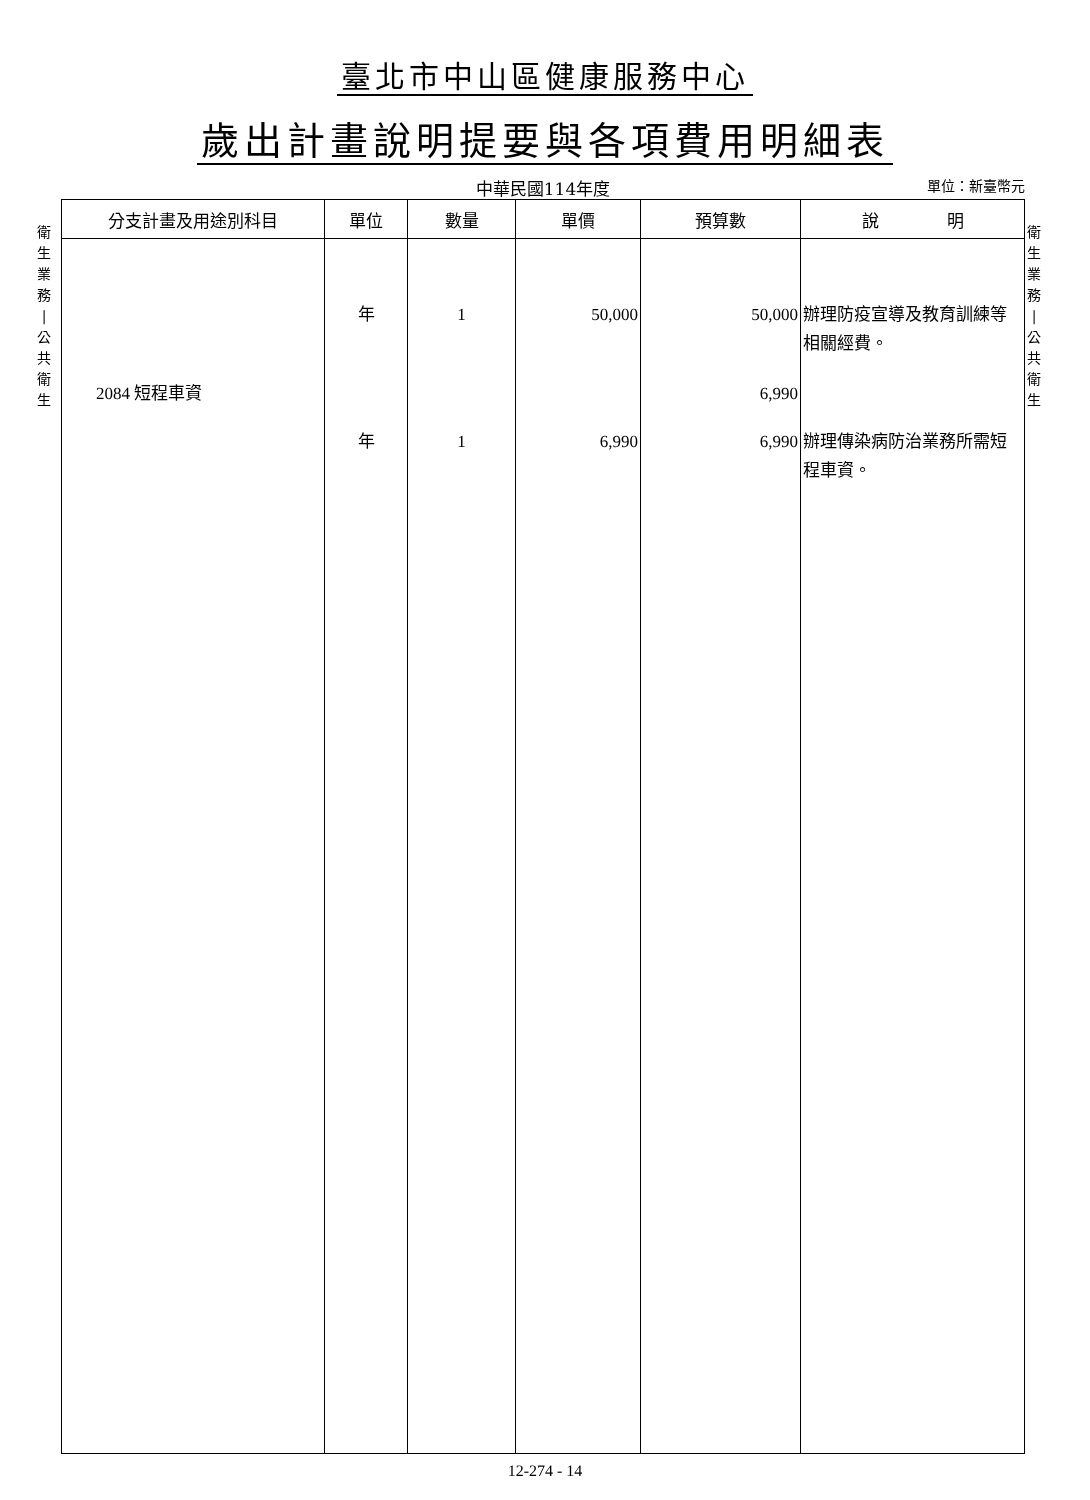臺北市中山區健康服務中心
歲出計畫說明提要與各項費用明細表
中華民國114年度
單位：新臺幣元
衛
生
業
務
|
公
共
衛
生
衛
生
業
務
|
公
共
衛
生
| 分支計畫及用途別科目 | 單位 | 數量 | 單價 | 預算數 | 說 明 |
| --- | --- | --- | --- | --- | --- |
| | 年 | 1 | 50,000 | 50,000 | 辦理防疫宣導及教育訓練等 |
| | | | | | 相關經費。 |
| 2084 短程車資 | | | | 6,990 | |
| | 年 | 1 | 6,990 | 6,990 | 辦理傳染病防治業務所需短 |
| | | | | | 程車資。 |
12-274 - 14